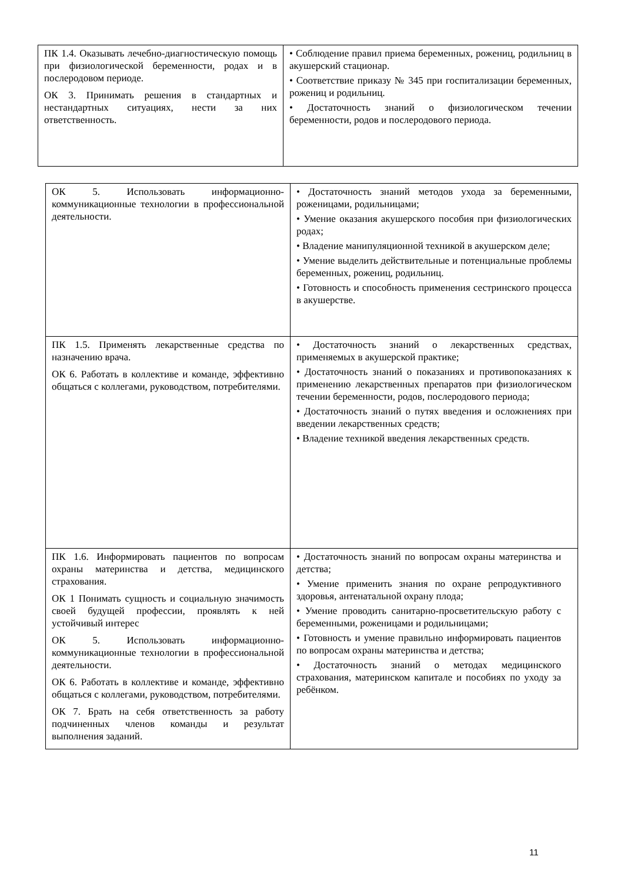| ПК 1.4. Оказывать лечебно-диагностическую помощь при физиологической беременности, родах и в послеродовом периоде. ОК 3. Принимать решения в стандартных и нестандартных ситуациях, нести за них ответственность. | • Соблюдение правил приема беременных, рожениц, родильниц в акушерский стационар. • Соответствие приказу № 345 при госпитализации беременных, рожениц и родильниц. • Достаточность знаний о физиологическом течении беременности, родов и послеродового периода. |
| ОК 5. Использовать информационно-коммуникационные технологии в профессиональной деятельности. | • Достаточность знаний методов ухода за беременными, роженицами, родильницами; • Умение оказания акушерского пособия при физиологических родах; • Владение манипуляционной техникой в акушерском деле; • Умение выделить действительные и потенциальные проблемы беременных, рожениц, родильниц. • Готовность и способность применения сестринского процесса в акушерстве. |
| ПК 1.5. Применять лекарственные средства по назначению врача. ОК 6. Работать в коллективе и команде, эффективно общаться с коллегами, руководством, потребителями. | • Достаточность знаний о лекарственных средствах, применяемых в акушерской практике; • Достаточность знаний о показаниях и противопоказаниях к применению лекарственных препаратов при физиологическом течении беременности, родов, послеродового периода; • Достаточность знаний о путях введения и осложнениях при введении лекарственных средств; • Владение техникой введения лекарственных средств. |
| ПК 1.6. Информировать пациентов по вопросам охраны материнства и детства, медицинского страхования. ОК 1 Понимать сущность и социальную значимость своей будущей профессии, проявлять к ней устойчивый интерес ОК 5. Использовать информационно-коммуникационные технологии в профессиональной деятельности. ОК 6. Работать в коллективе и команде, эффективно общаться с коллегами, руководством, потребителями. ОК 7. Брать на себя ответственность за работу подчиненных членов команды и результат выполнения заданий. | • Достаточность знаний по вопросам охраны материнства и детства; • Умение применить знания по охране репродуктивного здоровья, антенатальной охрану плода; • Умение проводить санитарно-просветительскую работу с беременными, роженицами и родильницами; • Готовность и умение правильно информировать пациентов по вопросам охраны материнства и детства; • Достаточность знаний о методах медицинского страхования, материнском капитале и пособиях по уходу за ребёнком. |
11